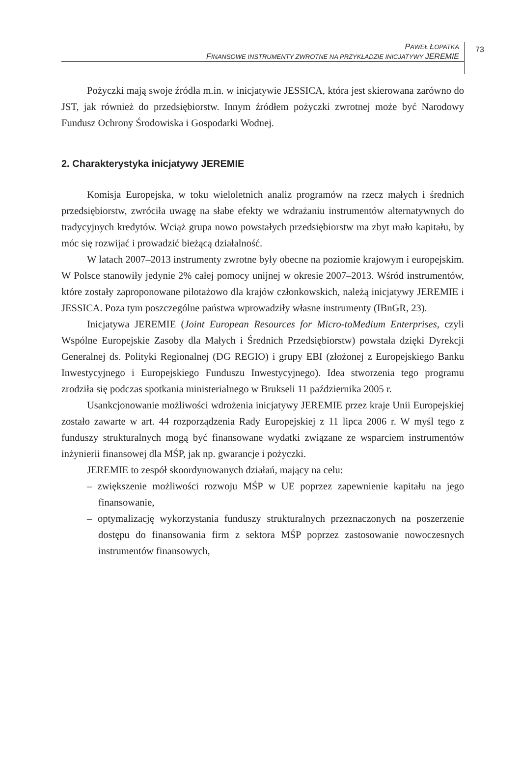PAWEŁ ŁOPATKA
FINANSOWE INSTRUMENTY ZWROTNE NA PRZYKŁADZIE INICJATYWY JEREMIE
73
Pożyczki mają swoje źródła m.in. w inicjatywie JESSICA, która jest skierowana zarówno do JST, jak również do przedsiębiorstw. Innym źródłem pożyczki zwrotnej może być Narodowy Fundusz Ochrony Środowiska i Gospodarki Wodnej.
2. Charakterystyka inicjatywy JEREMIE
Komisja Europejska, w toku wieloletnich analiz programów na rzecz małych i średnich przedsiębiorstw, zwróciła uwagę na słabe efekty we wdrażaniu instrumentów alternatywnych do tradycyjnych kredytów. Wciąż grupa nowo powstałych przedsiębiorstw ma zbyt mało kapitału, by móc się rozwijać i prowadzić bieżącą działalność.
W latach 2007–2013 instrumenty zwrotne były obecne na poziomie krajowym i europejskim. W Polsce stanowiły jedynie 2% całej pomocy unijnej w okresie 2007–2013. Wśród instrumentów, które zostały zaproponowane pilotażowo dla krajów członkowskich, należą inicjatywy JEREMIE i JESSICA. Poza tym poszczególne państwa wprowadziły własne instrumenty (IBnGR, 23).
Inicjatywa JEREMIE (Joint European Resources for Micro-toMedium Enterprises, czyli Wspólne Europejskie Zasoby dla Małych i Średnich Przedsiębiorstw) powstała dzięki Dyrekcji Generalnej ds. Polityki Regionalnej (DG REGIO) i grupy EBI (złożonej z Europejskiego Banku Inwestycyjnego i Europejskiego Funduszu Inwestycyjnego). Idea stworzenia tego programu zrodziła się podczas spotkania ministerialnego w Brukseli 11 października 2005 r.
Usankcjonowanie możliwości wdrożenia inicjatywy JEREMIE przez kraje Unii Europejskiej zostało zawarte w art. 44 rozporządzenia Rady Europejskiej z 11 lipca 2006 r. W myśl tego z funduszy strukturalnych mogą być finansowane wydatki związane ze wsparciem instrumentów inżynierii finansowej dla MŚP, jak np. gwarancje i pożyczki.
JEREMIE to zespół skoordynowanych działań, mający na celu:
– zwiększenie możliwości rozwoju MŚP w UE poprzez zapewnienie kapitału na jego finansowanie,
– optymalizację wykorzystania funduszy strukturalnych przeznaczonych na poszerzenie dostępu do finansowania firm z sektora MŚP poprzez zastosowanie nowoczesnych instrumentów finansowych,